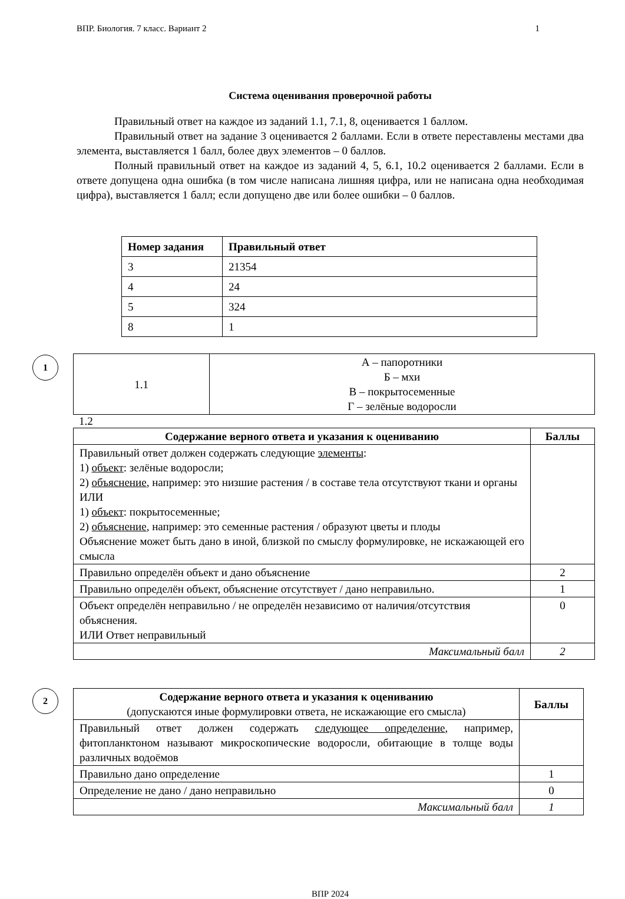ВПР. Биология. 7 класс. Вариант 2 1
Система оценивания проверочной работы
Правильный ответ на каждое из заданий 1.1, 7.1, 8, оценивается 1 баллом.
Правильный ответ на задание 3 оценивается 2 баллами. Если в ответе переставлены местами два элемента, выставляется 1 балл, более двух элементов – 0 баллов.
Полный правильный ответ на каждое из заданий 4, 5, 6.1, 10.2 оценивается 2 баллами. Если в ответе допущена одна ошибка (в том числе написана лишняя цифра, или не написана одна необходимая цифра), выставляется 1 балл; если допущено две или более ошибки – 0 баллов.
| Номер задания | Правильный ответ |
| --- | --- |
| 3 | 21354 |
| 4 | 24 |
| 5 | 324 |
| 8 | 1 |
1
| 1.1 | А – папоротники Б – мхи В – покрытосеменные Г – зелёные водоросли |
1.2
| Содержание верного ответа и указания к оцениванию | Баллы |
| --- | --- |
| Правильный ответ должен содержать следующие элементы : 1) объект : зелёные водоросли; 2) объяснение , например: это низшие растения / в составе тела отсутствуют ткани и органы ИЛИ 1) объект : покрытосеменные; 2) объяснение , например: это семенные растения / образуют цветы и плоды Объяснение может быть дано в иной, близкой по смыслу формулировке, не искажающей его смысла | |
| Правильно определён объект и дано объяснение | 2 |
| Правильно определён объект, объяснение отсутствует / дано неправильно. | 1 |
| Объект определён неправильно / не определён независимо от наличия/отсутствия объяснения. ИЛИ Ответ неправильный | 0 |
| Максимальный балл | 2 |
2
| Содержание верного ответа и указания к оцениванию (допускаются иные формулировки ответа, не искажающие его смысла) | Баллы |
| Правильный ответ должен содержать следующее определение , например, фитопланктоном называют микроскопические водоросли, обитающие в толще воды различных водоёмов | |
| Правильно дано определение | 1 |
| Определение не дано / дано неправильно | 0 |
| Максимальный балл | 1 |
ВПР 2024